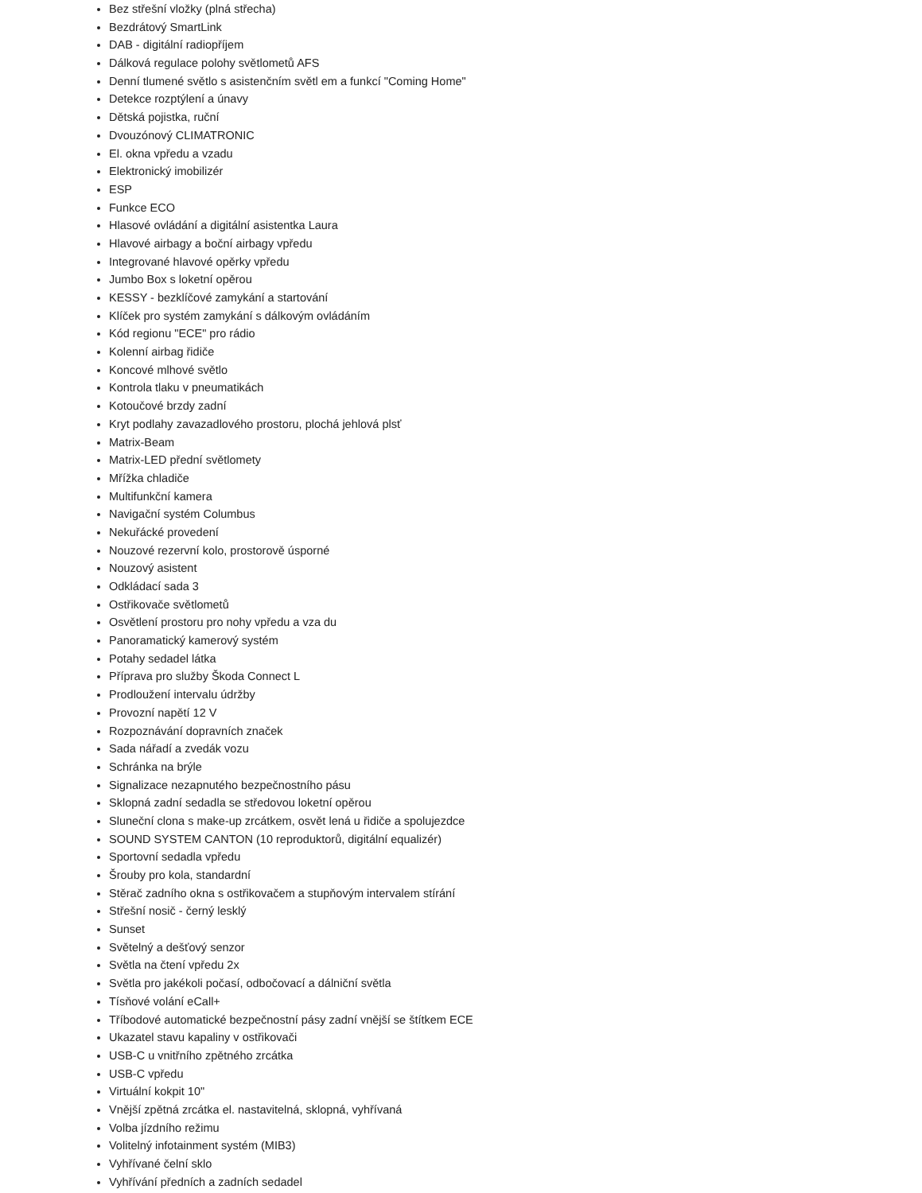Bez střešní vložky (plná střecha)
Bezdrátový SmartLink
DAB - digitální radiopříjem
Dálková regulace polohy světlometů AFS
Denní tlumené světlo s asistenčním světl em a funkcí "Coming Home"
Detekce rozptýlení a únavy
Dětská pojistka, ruční
Dvouzónový CLIMATRONIC
El. okna vpředu a vzadu
Elektronický imobilizér
ESP
Funkce ECO
Hlasové ovládání a digitální asistentka Laura
Hlavové airbagy a boční airbagy vpředu
Integrované hlavové opěrky vpředu
Jumbo Box s loketní opěrou
KESSY - bezklíčové zamykání a startování
Klíček pro systém zamykání s dálkovým ovládáním
Kód regionu "ECE" pro rádio
Kolenní airbag řidiče
Koncové mlhové světlo
Kontrola tlaku v pneumatikách
Kotoučové brzdy zadní
Kryt podlahy zavazadlového prostoru, plochá jehlová plsť
Matrix-Beam
Matrix-LED přední světlomety
Mřížka chladiče
Multifunkční kamera
Navigační systém Columbus
Nekuřácké provedení
Nouzové rezervní kolo, prostorově úsporné
Nouzový asistent
Odkládací sada 3
Ostřikovače světlometů
Osvětlení prostoru pro nohy vpředu a vza du
Panoramatický kamerový systém
Potahy sedadel látka
Příprava pro služby Škoda Connect L
Prodloužení intervalu údržby
Provozní napětí 12 V
Rozpoznávání dopravních značek
Sada nářadí a zvedák vozu
Schránka na brýle
Signalizace nezapnutého bezpečnostního pásu
Sklopná zadní sedadla se středovou loketní opěrou
Sluneční clona s make-up zrcátkem, osvět lená u řidiče a spolujezdce
SOUND SYSTEM CANTON (10 reproduktorů, digitální equalizér)
Sportovní sedadla vpředu
Šrouby pro kola, standardní
Stěrač zadního okna s ostřikovačem a stupňovým intervalem stírání
Střešní nosič - černý lesklý
Sunset
Světelný a dešťový senzor
Světla na čtení vpředu 2x
Světla pro jakékoli počasí, odbočovací a dálniční světla
Tísňové volání eCall+
Tříbodové automatické bezpečnostní pásy zadní vnější se štítkem ECE
Ukazatel stavu kapaliny v ostřikovači
USB-C u vnitřního zpětného zrcátka
USB-C vpředu
Virtuální kokpit 10"
Vnější zpětná zrcátka el. nastavitelná, sklopná, vyhřívaná
Volba jízdního režimu
Volitelný infotainment systém (MIB3)
Vyhřívané čelní sklo
Vyhřívání předních a zadních sedadel